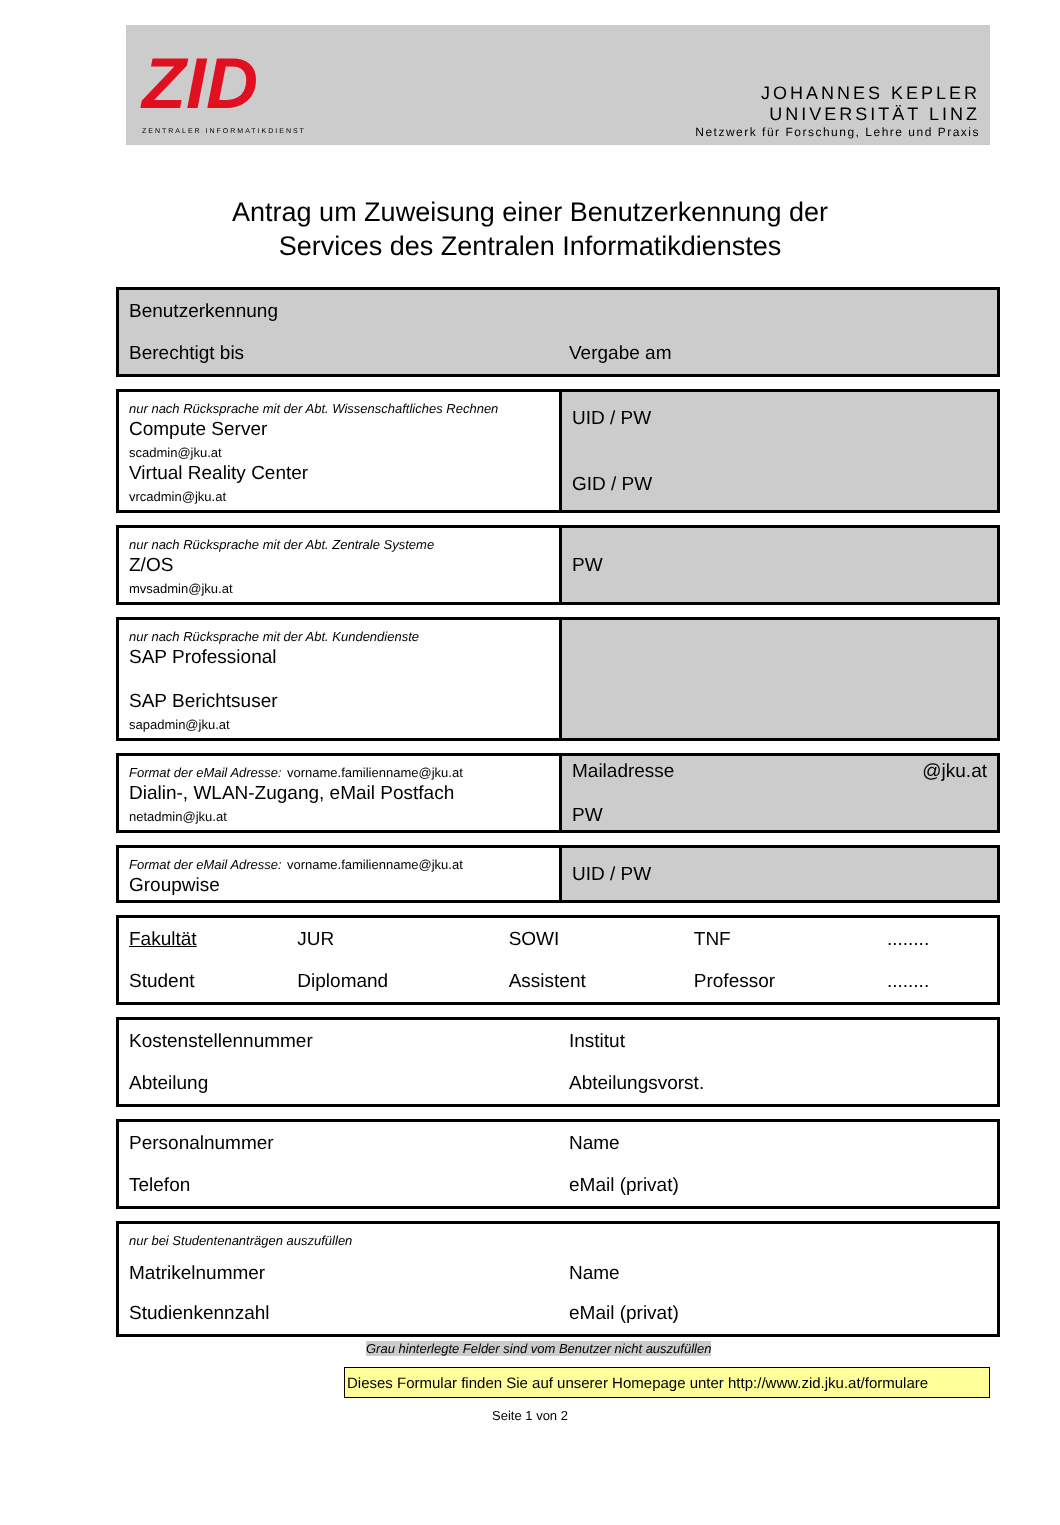ZID
ZENTRALER INFORMATIKDIENST
JOHANNES KEPLER
UNIVERSITÄT LINZ
Netzwerk für Forschung, Lehre und Praxis
Antrag um Zuweisung einer Benutzerkennung der
Services des Zentralen Informatikdienstes
| Benutzerkennung | |
| Berechtigt bis | Vergabe am |
| nur nach Rücksprache mit der Abt. Wissenschaftliches Rechnen Compute Server scadmin@jku.at Virtual Reality Center vrcadmin@jku.at | UID / PW GID / PW |
| nur nach Rücksprache mit der Abt. Zentrale Systeme Z/OS mvsadmin@jku.at | PW |
| nur nach Rücksprache mit der Abt. Kundendienste SAP Professional SAP Berichtsuser sapadmin@jku.at | |
| Format der eMail Adresse: vorname.familienname@jku.at Dialin-, WLAN-Zugang, eMail Postfach netadmin@jku.at | Mailadresse @jku.at PW |
| Format der eMail Adresse: vorname.familienname@jku.at Groupwise | UID / PW |
| Fakultät | JUR | SOWI | TNF | ........ |
| Student | Diplomand | Assistent | Professor | ........ |
| Kostenstellennummer | Institut |
| Abteilung | Abteilungsvorst. |
| Personalnummer | Name |
| Telefon | eMail (privat) |
| nur bei Studentenanträgen auszufüllen | |
| Matrikelnummer | Name |
| Studienkennzahl | eMail (privat) |
Grau hinterlegte Felder sind vom Benutzer nicht auszufüllen
Dieses Formular finden Sie auf unserer Homepage unter http://www.zid.jku.at/formulare
Seite 1 von 2